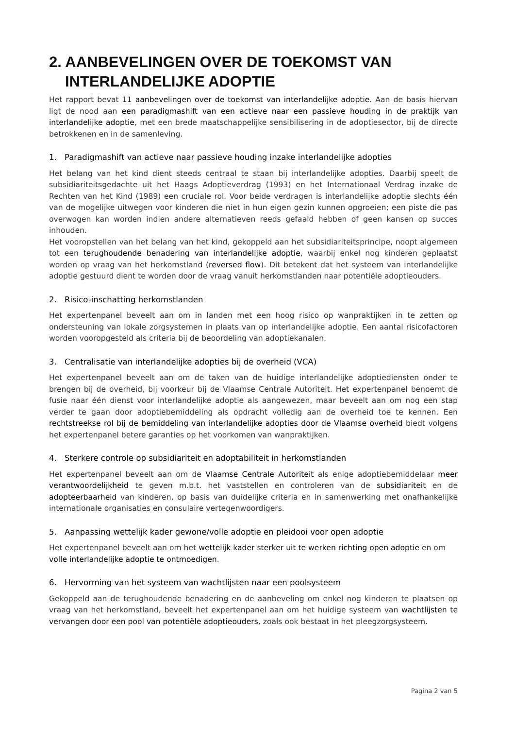2. AANBEVELINGEN OVER DE TOEKOMST VAN INTERLANDELIJKE ADOPTIE
Het rapport bevat 11 aanbevelingen over de toekomst van interlandelijke adoptie. Aan de basis hiervan ligt de nood aan een paradigmashift van een actieve naar een passieve houding in de praktijk van interlandelijke adoptie, met een brede maatschappelijke sensibilisering in de adoptiesector, bij de directe betrokkenen en in de samenleving.
1. Paradigmashift van actieve naar passieve houding inzake interlandelijke adopties
Het belang van het kind dient steeds centraal te staan bij interlandelijke adopties. Daarbij speelt de subsidiariteitsgedachte uit het Haags Adoptieverdrag (1993) en het Internationaal Verdrag inzake de Rechten van het Kind (1989) een cruciale rol. Voor beide verdragen is interlandelijke adoptie slechts één van de mogelijke uitwegen voor kinderen die niet in hun eigen gezin kunnen opgroeien; een piste die pas overwogen kan worden indien andere alternatieven reeds gefaald hebben of geen kansen op succes inhouden.
Het vooropstellen van het belang van het kind, gekoppeld aan het subsidiariteitsprincipe, noopt algemeen tot een terughoudende benadering van interlandelijke adoptie, waarbij enkel nog kinderen geplaatst worden op vraag van het herkomstland (reversed flow). Dit betekent dat het systeem van interlandelijke adoptie gestuurd dient te worden door de vraag vanuit herkomstlanden naar potentiële adoptieouders.
2. Risico-inschatting herkomstlanden
Het expertenpanel beveelt aan om in landen met een hoog risico op wanpraktijken in te zetten op ondersteuning van lokale zorgsystemen in plaats van op interlandelijke adoptie. Een aantal risicofactoren worden vooropgesteld als criteria bij de beoordeling van adoptiekanalen.
3. Centralisatie van interlandelijke adopties bij de overheid (VCA)
Het expertenpanel beveelt aan om de taken van de huidige interlandelijke adoptiediensten onder te brengen bij de overheid, bij voorkeur bij de Vlaamse Centrale Autoriteit. Het expertenpanel benoemt de fusie naar één dienst voor interlandelijke adoptie als aangewezen, maar beveelt aan om nog een stap verder te gaan door adoptiebemiddeling als opdracht volledig aan de overheid toe te kennen. Een rechtstreekse rol bij de bemiddeling van interlandelijke adopties door de Vlaamse overheid biedt volgens het expertenpanel betere garanties op het voorkomen van wanpraktijken.
4. Sterkere controle op subsidiariteit en adoptabiliteit in herkomstlanden
Het expertenpanel beveelt aan om de Vlaamse Centrale Autoriteit als enige adoptiebemiddelaar meer verantwoordelijkheid te geven m.b.t. het vaststellen en controleren van de subsidiariteit en de adopteerbaarheid van kinderen, op basis van duidelijke criteria en in samenwerking met onafhankelijke internationale organisaties en consulaire vertegenwoordigers.
5. Aanpassing wettelijk kader gewone/volle adoptie en pleidooi voor open adoptie
Het expertenpanel beveelt aan om het wettelijk kader sterker uit te werken richting open adoptie en om volle interlandelijke adoptie te ontmoedigen.
6. Hervorming van het systeem van wachtlijsten naar een poolsysteem
Gekoppeld aan de terughoudende benadering en de aanbeveling om enkel nog kinderen te plaatsen op vraag van het herkomstland, beveelt het expertenpanel aan om het huidige systeem van wachtlijsten te vervangen door een pool van potentiële adoptieouders, zoals ook bestaat in het pleegzorgsysteem.
Pagina 2 van 5